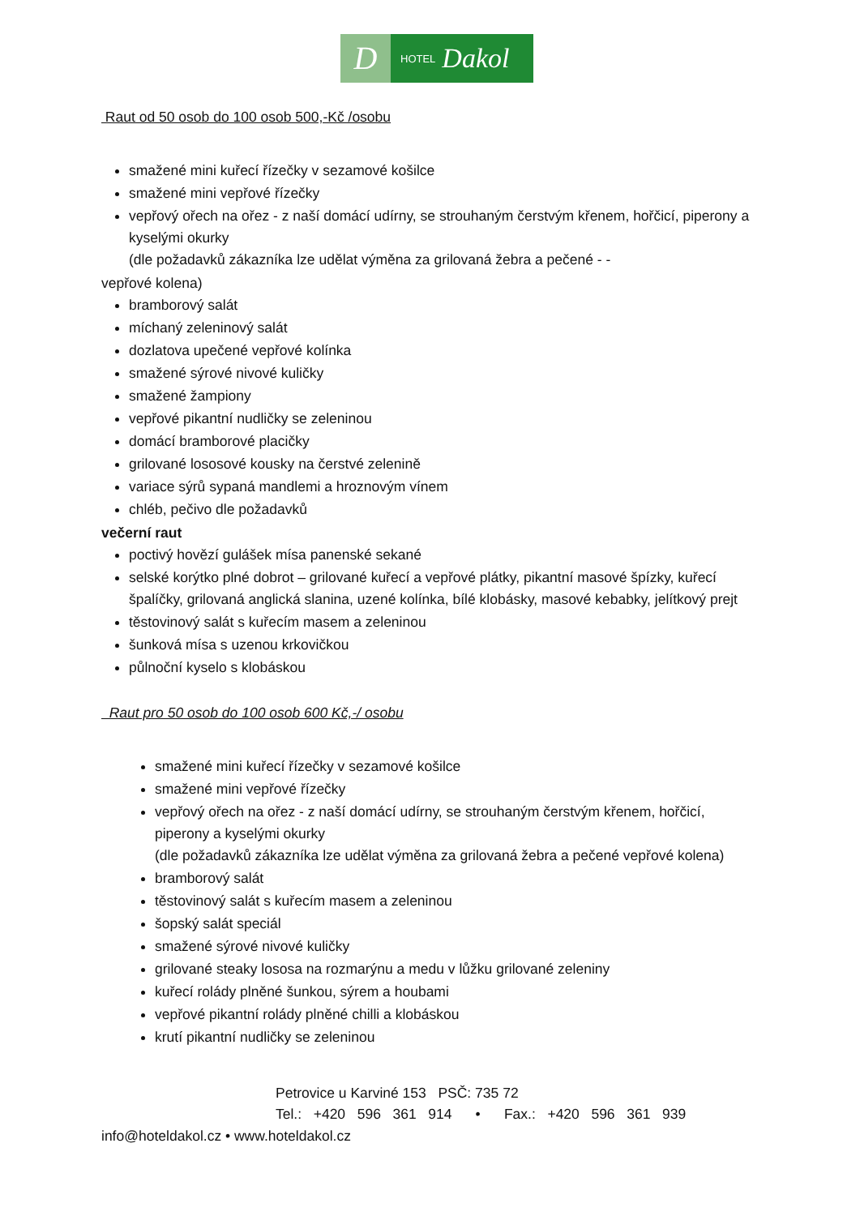D
HOTEL Dakol
Raut od 50 osob do 100 osob 500,-Kč /osobu
smažené mini kuřecí řízečky v sezamové košilce
smažené mini vepřové řízečky
vepřový ořech na ořez - z naší domácí udírny, se strouhaným čerstvým křenem, hořčicí, piperony a kyselými okurky
(dle požadavků zákazníka lze udělat výměna za grilovaná žebra a pečené - -
vepřové kolena)
bramborový salát
míchaný zeleninový salát
dozlatova upečené vepřové kolínka
smažené sýrové nivové kuličky
smažené žampiony
vepřové pikantní nudličky se zeleninou
domácí bramborové placičky
grilované lososové kousky na čerstvé zelenině
variace sýrů sypaná mandlemi a hroznovým vínem
chléb, pečivo dle požadavků
večerní raut
poctivý hovězí gulášek mísa panenské sekané
selské korýtko plné dobrot – grilované kuřecí a vepřové plátky, pikantní masové špízky, kuřecí špalíčky, grilovaná anglická slanina, uzené kolínka, bílé klobásky, masové kebabky, jelítkový prejt
těstovinový salát s kuřecím masem a zeleninou
šunková mísa s uzenou krkovičkou
půlnoční kyselo s klobáskou
Raut pro 50 osob do 100 osob 600 Kč,-/ osobu
smažené mini kuřecí řízečky v sezamové košilce
smažené mini vepřové řízečky
vepřový ořech na ořez - z naší domácí udírny, se strouhaným čerstvým křenem, hořčicí, piperony a kyselými okurky
(dle požadavků zákazníka lze udělat výměna za grilovaná žebra a pečené vepřové kolena)
bramborový salát
těstovinový salát s kuřecím masem a zeleninou
šopský salát speciál
smažené sýrové nivové kuličky
grilované steaky lososa na rozmarýnu a medu v lůžku grilované zeleniny
kuřecí rolády plněné šunkou, sýrem a houbami
vepřové pikantní rolády plněné chilli a klobáskou
krutí pikantní nudličky se zeleninou
Petrovice u Karviné 153 PSČ: 735 72
Tel.: +420 596 361 914 • Fax.: +420 596 361 939
info@hoteldakol.cz • www.hoteldakol.cz